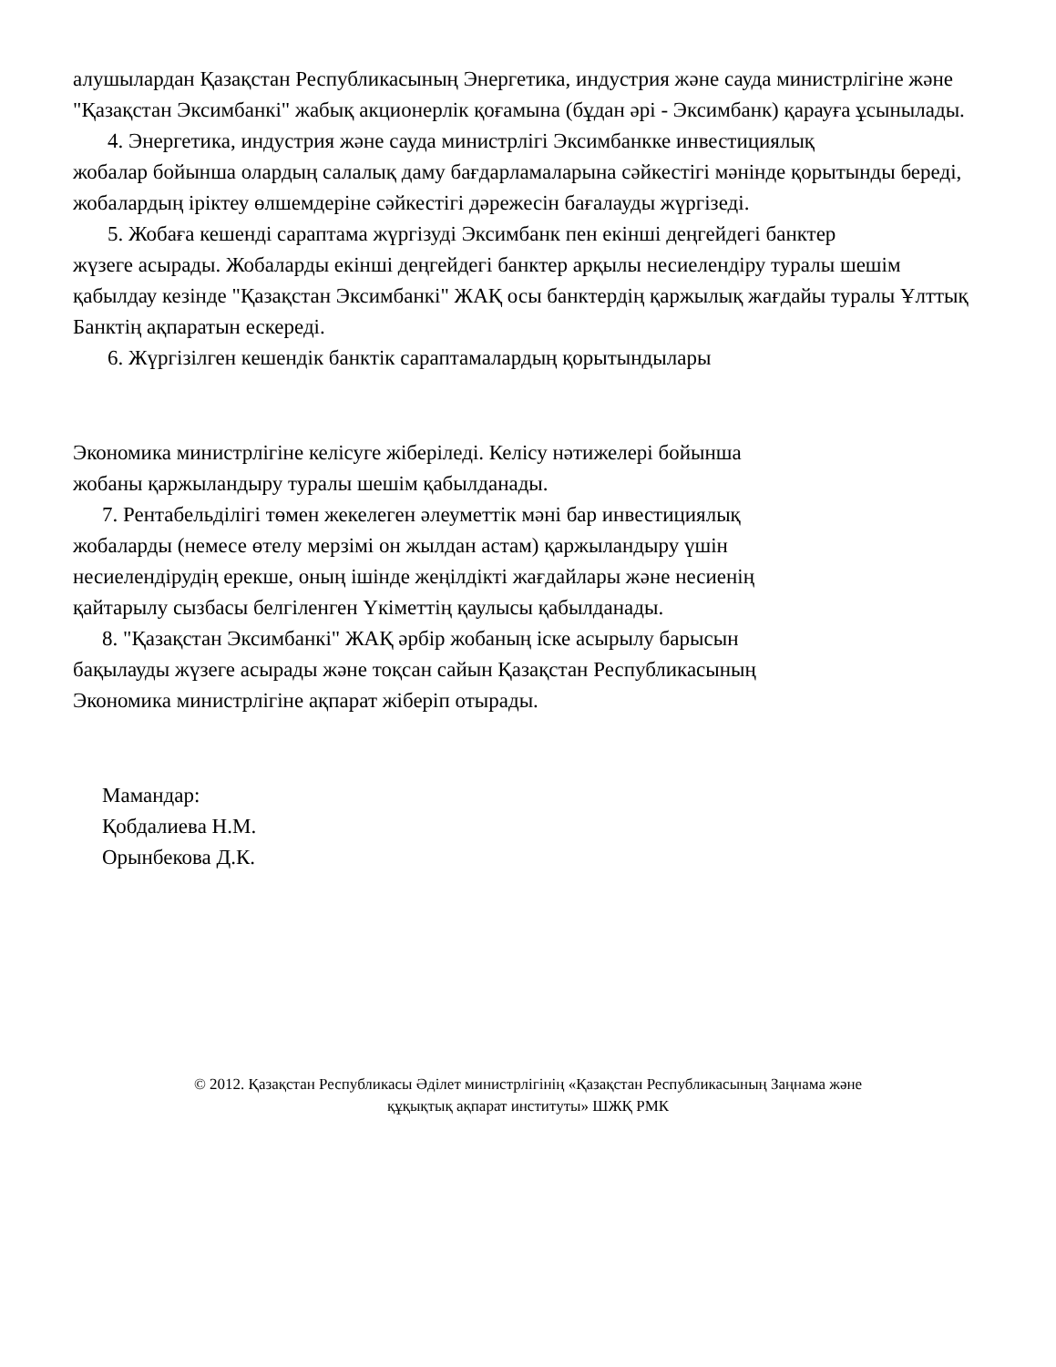алушылардан Қазақстан Республикасының Энергетика, индустрия және сауда министрлігіне және "Қазақстан Эксимбанкі" жабық акционерлік қоғамына (бұдан әрі - Эксимбанк) қарауға ұсынылады.
4. Энергетика, индустрия және сауда министрлігі Эксимбанкке инвестициялық
жобалар бойынша олардың салалық даму бағдарламаларына сәйкестігі мәнінде қорытынды береді, жобалардың іріктеу өлшемдеріне сәйкестігі дәрежесін бағалауды жүргізеді.
5. Жобаға кешенді сараптама жүргізуді Эксимбанк пен екінші деңгейдегі банктер
жүзеге асырады. Жобаларды екінші деңгейдегі банктер арқылы несиелендіру туралы шешім қабылдау кезінде "Қазақстан Эксимбанкі" ЖАҚ осы банктердің қаржылық жағдайы туралы Ұлттық Банктің ақпаратын ескереді.
6. Жүргізілген кешендік банктік сараптамалардың қорытындылары
Экономика министрлігіне келісуге жіберіледі. Келісу нәтижелері бойынша
жобаны қаржыландыру туралы шешім қабылданады.
7. Рентабельділігі төмен жекелеген әлеуметтік мәні бар инвестициялық
жобаларды (немесе өтелу мерзімі он жылдан астам) қаржыландыру үшін
несиелендірудің ерекше, оның ішінде жеңілдікті жағдайлары және несиенің
қайтарылу сызбасы белгіленген Үкіметтің қаулысы қабылданады.
8. "Қазақстан Эксимбанкі" ЖАҚ әрбір жобаның іске асырылу барысын
бақылауды жүзеге асырады және тоқсан сайын Қазақстан Республикасының
Экономика министрлігіне ақпарат жіберіп отырады.
Мамандар:
Қобдалиева Н.М.
Орынбекова Д.К.
© 2012. Қазақстан Республикасы Әділет министрлігінің «Қазақстан Республикасының Заңнама және
құқықтық ақпарат институты» ШЖҚ РМК